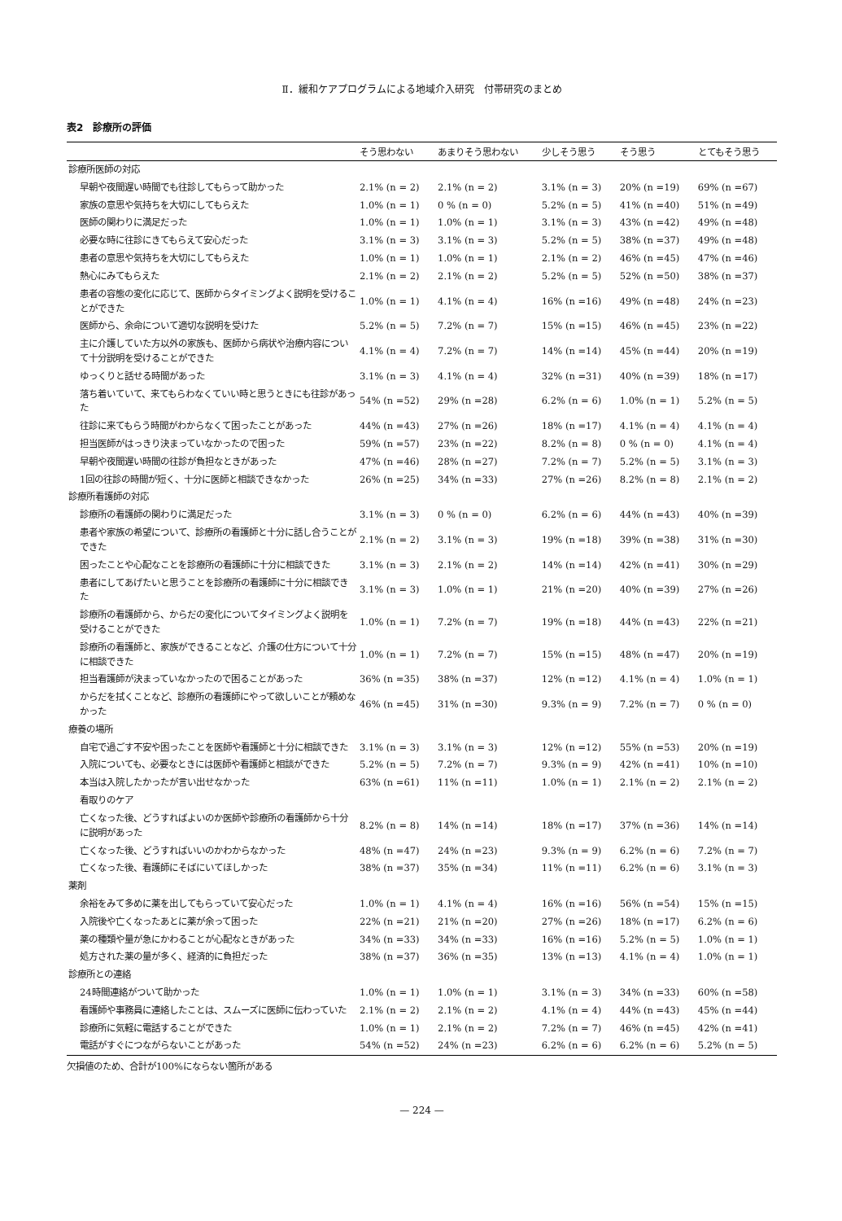Ⅱ．緩和ケアプログラムによる地域介入研究　付帯研究のまとめ
表2　診療所の評価
| | そう思わない | あまりそう思わない | 少しそう思う | そう思う | とてもそう思う |
| --- | --- | --- | --- | --- | --- |
| 診療所医師の対応 | | | | | |
| 早朝や夜間遅い時間でも往診してもらって助かった | 2.1% (n = 2) | 2.1% (n = 2) | 3.1% (n = 3) | 20% (n =19) | 69% (n =67) |
| 家族の意思や気持ちを大切にしてもらえた | 1.0% (n = 1) | 0 % (n = 0) | 5.2% (n = 5) | 41% (n =40) | 51% (n =49) |
| 医師の関わりに満足だった | 1.0% (n = 1) | 1.0% (n = 1) | 3.1% (n = 3) | 43% (n =42) | 49% (n =48) |
| 必要な時に往診にきてもらえて安心だった | 3.1% (n = 3) | 3.1% (n = 3) | 5.2% (n = 5) | 38% (n =37) | 49% (n =48) |
| 患者の意思や気持ちを大切にしてもらえた | 1.0% (n = 1) | 1.0% (n = 1) | 2.1% (n = 2) | 46% (n =45) | 47% (n =46) |
| 熱心にみてもらえた | 2.1% (n = 2) | 2.1% (n = 2) | 5.2% (n = 5) | 52% (n =50) | 38% (n =37) |
| 患者の容態の変化に応じて、医師からタイミングよく説明を受けることができた | 1.0% (n = 1) | 4.1% (n = 4) | 16% (n =16) | 49% (n =48) | 24% (n =23) |
| 医師から、余命について適切な説明を受けた | 5.2% (n = 5) | 7.2% (n = 7) | 15% (n =15) | 46% (n =45) | 23% (n =22) |
| 主に介護していた方以外の家族も、医師から病状や治療内容について十分説明を受けることができた | 4.1% (n = 4) | 7.2% (n = 7) | 14% (n =14) | 45% (n =44) | 20% (n =19) |
| ゆっくりと話せる時間があった | 3.1% (n = 3) | 4.1% (n = 4) | 32% (n =31) | 40% (n =39) | 18% (n =17) |
| 落ち着いていて、来てもらわなくていい時と思うときにも往診があった | 54% (n =52) | 29% (n =28) | 6.2% (n = 6) | 1.0% (n = 1) | 5.2% (n = 5) |
| 往診に来てもらう時間がわからなくて困ったことがあった | 44% (n =43) | 27% (n =26) | 18% (n =17) | 4.1% (n = 4) | 4.1% (n = 4) |
| 担当医師がはっきり決まっていなかったので困った | 59% (n =57) | 23% (n =22) | 8.2% (n = 8) | 0 % (n = 0) | 4.1% (n = 4) |
| 早朝や夜間遅い時間の往診が負担なときがあった | 47% (n =46) | 28% (n =27) | 7.2% (n = 7) | 5.2% (n = 5) | 3.1% (n = 3) |
| 1回の往診の時間が短く、十分に医師と相談できなかった | 26% (n =25) | 34% (n =33) | 27% (n =26) | 8.2% (n = 8) | 2.1% (n = 2) |
| 診療所看護師の対応 | | | | | |
| 診療所の看護師の関わりに満足だった | 3.1% (n = 3) | 0 % (n = 0) | 6.2% (n = 6) | 44% (n =43) | 40% (n =39) |
| 患者や家族の希望について、診療所の看護師と十分に話し合うことができた | 2.1% (n = 2) | 3.1% (n = 3) | 19% (n =18) | 39% (n =38) | 31% (n =30) |
| 困ったことや心配なことを診療所の看護師に十分に相談できた | 3.1% (n = 3) | 2.1% (n = 2) | 14% (n =14) | 42% (n =41) | 30% (n =29) |
| 患者にしてあげたいと思うことを診療所の看護師に十分に相談できた | 3.1% (n = 3) | 1.0% (n = 1) | 21% (n =20) | 40% (n =39) | 27% (n =26) |
| 診療所の看護師から、からだの変化についてタイミングよく説明を受けることができた | 1.0% (n = 1) | 7.2% (n = 7) | 19% (n =18) | 44% (n =43) | 22% (n =21) |
| 診療所の看護師と、家族ができることなど、介護の仕方について十分に相談できた | 1.0% (n = 1) | 7.2% (n = 7) | 15% (n =15) | 48% (n =47) | 20% (n =19) |
| 担当看護師が決まっていなかったので困ることがあった | 36% (n =35) | 38% (n =37) | 12% (n =12) | 4.1% (n = 4) | 1.0% (n = 1) |
| からだを拭くことなど、診療所の看護師にやって欲しいことが頼めなかった | 46% (n =45) | 31% (n =30) | 9.3% (n = 9) | 7.2% (n = 7) | 0 % (n = 0) |
| 療養の場所 | | | | | |
| 自宅で過ごす不安や困ったことを医師や看護師と十分に相談できた | 3.1% (n = 3) | 3.1% (n = 3) | 12% (n =12) | 55% (n =53) | 20% (n =19) |
| 入院についても、必要なときには医師や看護師と相談ができた | 5.2% (n = 5) | 7.2% (n = 7) | 9.3% (n = 9) | 42% (n =41) | 10% (n =10) |
| 本当は入院したかったが言い出せなかった | 63% (n =61) | 11% (n =11) | 1.0% (n = 1) | 2.1% (n = 2) | 2.1% (n = 2) |
| 看取りのケア | | | | | |
| 亡くなった後、どうすればよいのか医師や診療所の看護師から十分に説明があった | 8.2% (n = 8) | 14% (n =14) | 18% (n =17) | 37% (n =36) | 14% (n =14) |
| 亡くなった後、どうすればいいのかわからなかった | 48% (n =47) | 24% (n =23) | 9.3% (n = 9) | 6.2% (n = 6) | 7.2% (n = 7) |
| 亡くなった後、看護師にそばにいてほしかった | 38% (n =37) | 35% (n =34) | 11% (n =11) | 6.2% (n = 6) | 3.1% (n = 3) |
| 薬剤 | | | | | |
| 余裕をみて多めに薬を出してもらっていて安心だった | 1.0% (n = 1) | 4.1% (n = 4) | 16% (n =16) | 56% (n =54) | 15% (n =15) |
| 入院後や亡くなったあとに薬が余って困った | 22% (n =21) | 21% (n =20) | 27% (n =26) | 18% (n =17) | 6.2% (n = 6) |
| 薬の種類や量が急にかわることが心配なときがあった | 34% (n =33) | 34% (n =33) | 16% (n =16) | 5.2% (n = 5) | 1.0% (n = 1) |
| 処方された薬の量が多く、経済的に負担だった | 38% (n =37) | 36% (n =35) | 13% (n =13) | 4.1% (n = 4) | 1.0% (n = 1) |
| 診療所との連絡 | | | | | |
| 24時間連絡がついて助かった | 1.0% (n = 1) | 1.0% (n = 1) | 3.1% (n = 3) | 34% (n =33) | 60% (n =58) |
| 看護師や事務員に連絡したことは、スムーズに医師に伝わっていた | 2.1% (n = 2) | 2.1% (n = 2) | 4.1% (n = 4) | 44% (n =43) | 45% (n =44) |
| 診療所に気軽に電話することができた | 1.0% (n = 1) | 2.1% (n = 2) | 7.2% (n = 7) | 46% (n =45) | 42% (n =41) |
| 電話がすぐにつながらないことがあった | 54% (n =52) | 24% (n =23) | 6.2% (n = 6) | 6.2% (n = 6) | 5.2% (n = 5) |
欠損値のため、合計が100%にならない箇所がある
— 224 —